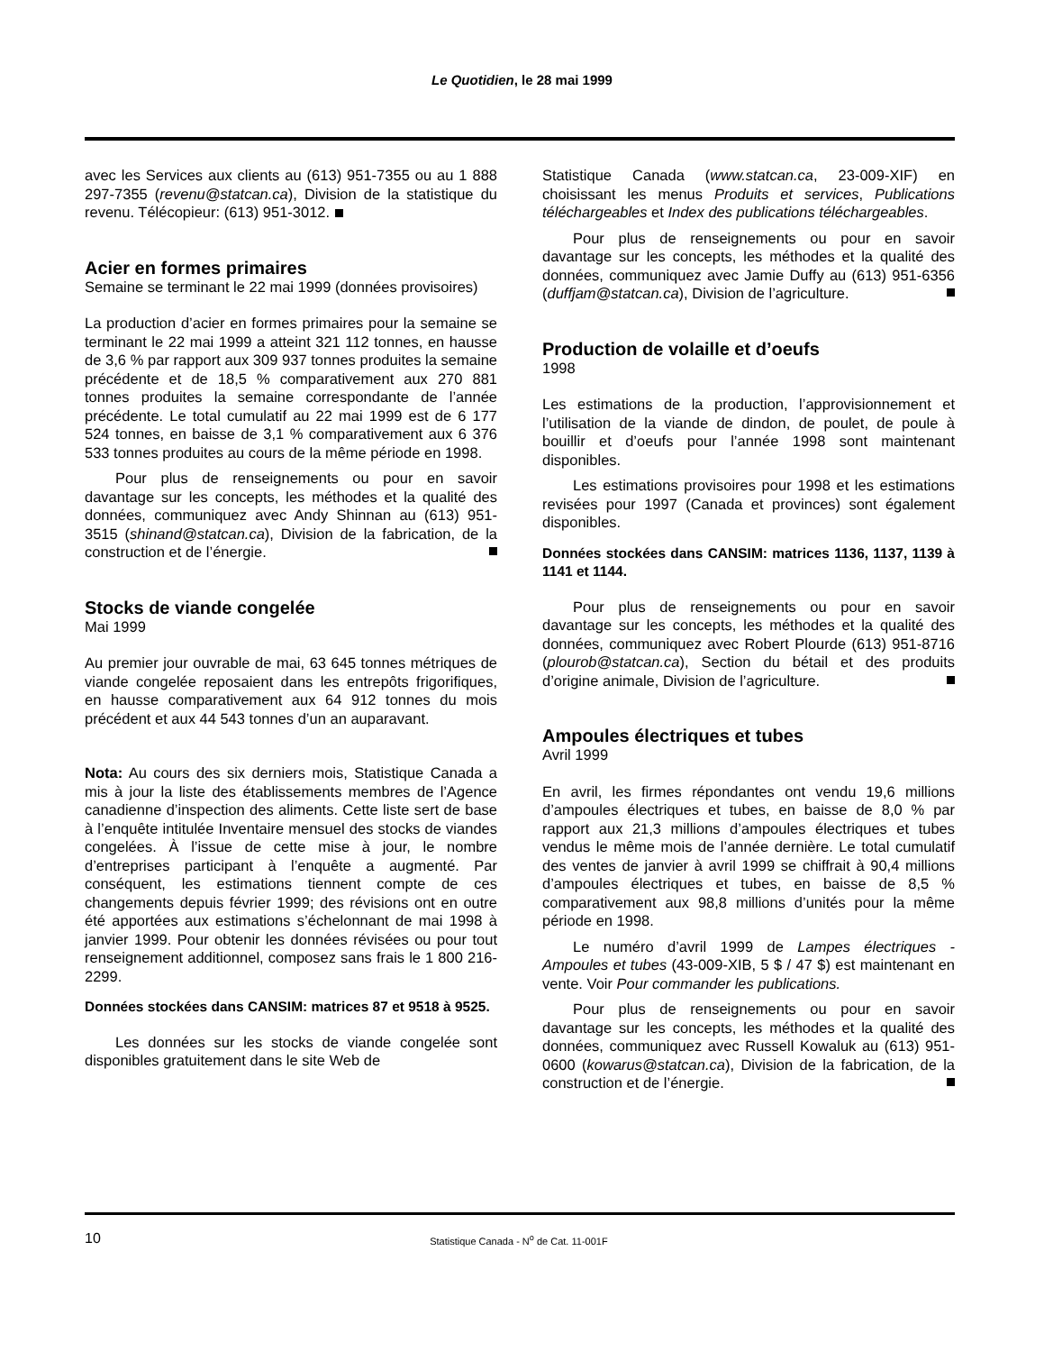Le Quotidien, le 28 mai 1999
avec les Services aux clients au (613) 951-7355 ou au 1 888 297-7355 (revenu@statcan.ca), Division de la statistique du revenu. Télécopieur: (613) 951-3012.
Acier en formes primaires
Semaine se terminant le 22 mai 1999 (données provisoires)
La production d’acier en formes primaires pour la semaine se terminant le 22 mai 1999 a atteint 321 112 tonnes, en hausse de 3,6 % par rapport aux 309 937 tonnes produites la semaine précédente et de 18,5 % comparativement aux 270 881 tonnes produites la semaine correspondante de l’année précédente. Le total cumulatif au 22 mai 1999 est de 6 177 524 tonnes, en baisse de 3,1 % comparativement aux 6 376 533 tonnes produites au cours de la même période en 1998.
Pour plus de renseignements ou pour en savoir davantage sur les concepts, les méthodes et la qualité des données, communiquez avec Andy Shinnan au (613) 951-3515 (shinand@statcan.ca), Division de la fabrication, de la construction et de l’énergie.
Stocks de viande congelée
Mai 1999
Au premier jour ouvrable de mai, 63 645 tonnes métriques de viande congelée reposaient dans les entrepôts frigorifiques, en hausse comparativement aux 64 912 tonnes du mois précédent et aux 44 543 tonnes d’un an auparavant.
Nota: Au cours des six derniers mois, Statistique Canada a mis à jour la liste des établissements membres de l’Agence canadienne d’inspection des aliments. Cette liste sert de base à l’enquête intitulée Inventaire mensuel des stocks de viandes congelées. À l’issue de cette mise à jour, le nombre d’entreprises participant à l’enquête a augmenté. Par conséquent, les estimations tiennent compte de ces changements depuis février 1999; des révisions ont en outre été apportées aux estimations s’échelonnant de mai 1998 à janvier 1999. Pour obtenir les données révisées ou pour tout renseignement additionnel, composez sans frais le 1 800 216-2299.
Données stockées dans CANSIM: matrices 87 et 9518 à 9525.
Les données sur les stocks de viande congelée sont disponibles gratuitement dans le site Web de
Statistique Canada (www.statcan.ca, 23-009-XIF) en choisissant les menus Produits et services, Publications téléchargeables et Index des publications téléchargeables.
Pour plus de renseignements ou pour en savoir davantage sur les concepts, les méthodes et la qualité des données, communiquez avec Jamie Duffy au (613) 951-6356 (duffjam@statcan.ca), Division de l’agriculture.
Production de volaille et d’oeufs
1998
Les estimations de la production, l’approvisionnement et l’utilisation de la viande de dindon, de poulet, de poule à bouillir et d’oeufs pour l’année 1998 sont maintenant disponibles.
Les estimations provisoires pour 1998 et les estimations revisées pour 1997 (Canada et provinces) sont également disponibles.
Données stockées dans CANSIM: matrices 1136, 1137, 1139 à 1141 et 1144.
Pour plus de renseignements ou pour en savoir davantage sur les concepts, les méthodes et la qualité des données, communiquez avec Robert Plourde (613) 951-8716 (plourob@statcan.ca), Section du bétail et des produits d’origine animale, Division de l’agriculture.
Ampoules électriques et tubes
Avril 1999
En avril, les firmes répondantes ont vendu 19,6 millions d’ampoules électriques et tubes, en baisse de 8,0 % par rapport aux 21,3 millions d’ampoules électriques et tubes vendus le même mois de l’année dernière. Le total cumulatif des ventes de janvier à avril 1999 se chiffrait à 90,4 millions d’ampoules électriques et tubes, en baisse de 8,5 % comparativement aux 98,8 millions d’unités pour la même période en 1998.
Le numéro d’avril 1999 de Lampes électriques - Ampoules et tubes (43-009-XIB, 5 $ / 47 $) est maintenant en vente. Voir Pour commander les publications.
Pour plus de renseignements ou pour en savoir davantage sur les concepts, les méthodes et la qualité des données, communiquez avec Russell Kowaluk au (613) 951-0600 (kowarus@statcan.ca), Division de la fabrication, de la construction et de l’énergie.
10 Statistique Canada - N<sup>o</sup> de Cat. 11-001F